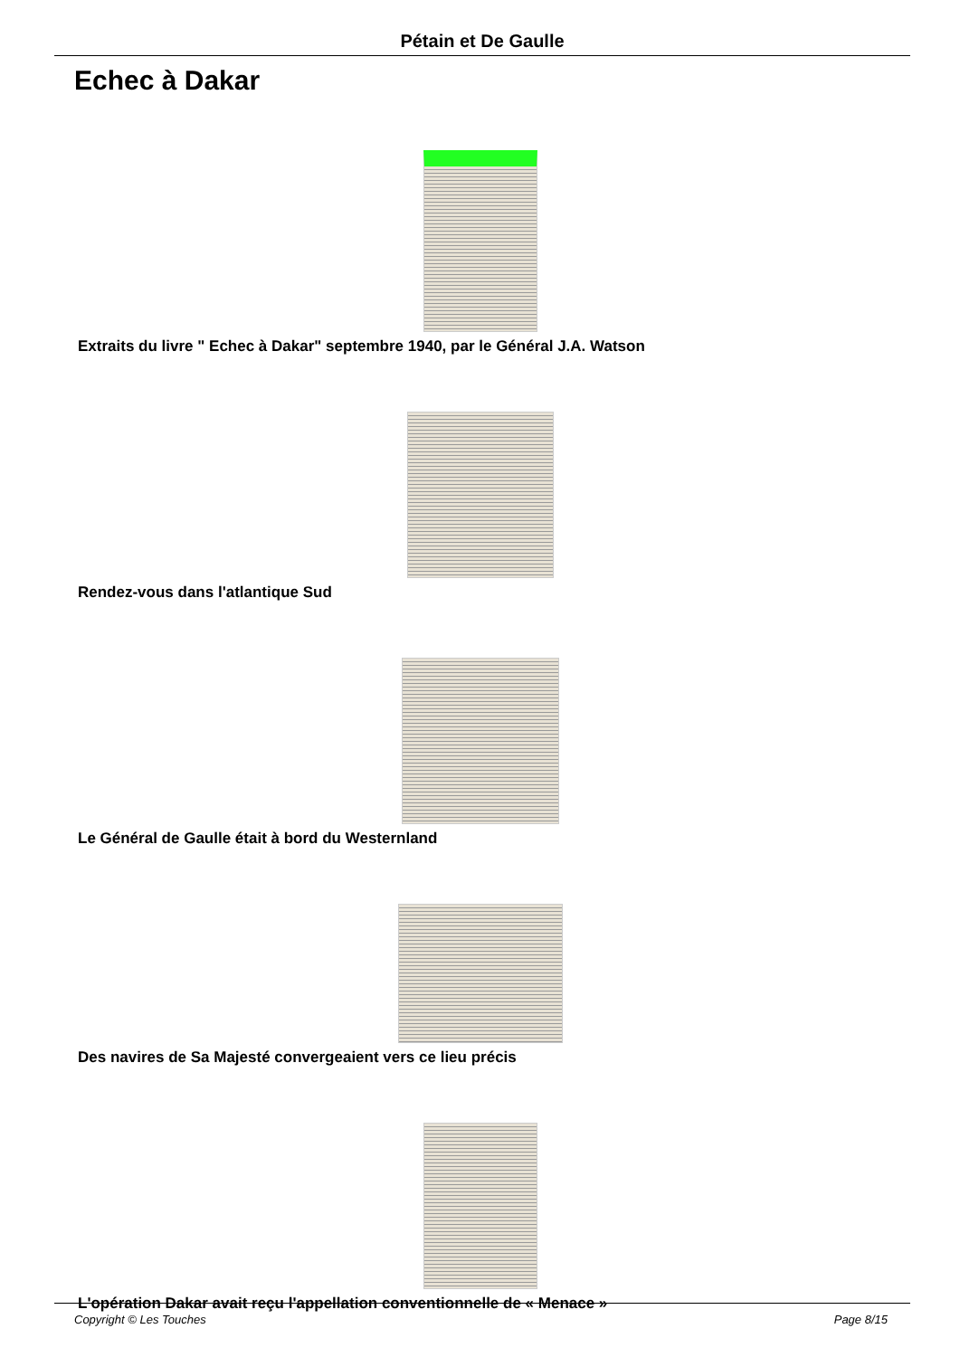Pétain et De Gaulle
Echec à Dakar
Extraits du livre " Echec à Dakar" septembre 1940, par le Général J.A. Watson
Rendez-vous dans l'atlantique Sud
Le Général de Gaulle était à bord du Westernland
Des navires de Sa Majesté convergeaient vers ce lieu précis
L'opération Dakar avait reçu l'appellation conventionnelle de « Menace »
Copyright © Les Touches Page 8/15